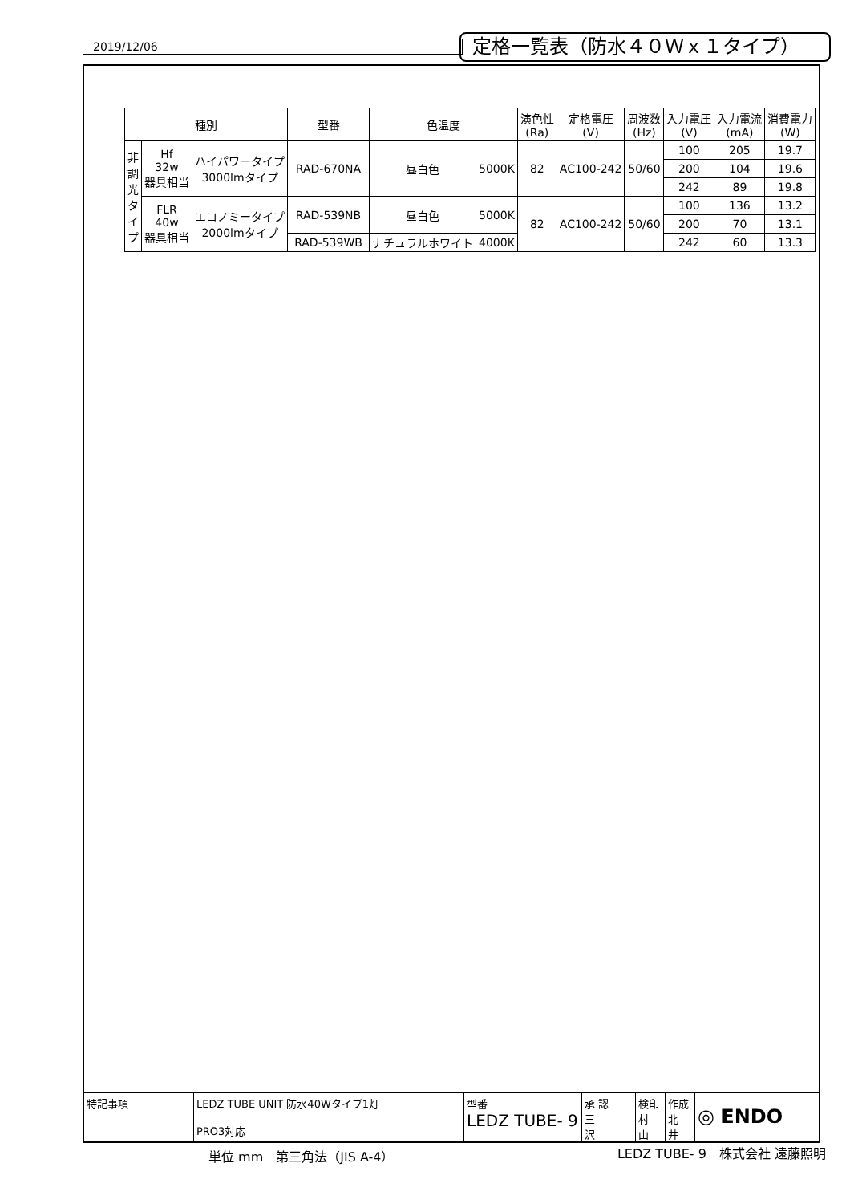2019/12/06 定格一覧表（防水４０Ｗｘ１タイプ）
| 種別 | | | 型番 | 色温度 | | 演色性 (Ra) | 定格電圧 (V) | 周波数 (Hz) | 入力電圧 (V) | 入力電流 (mA) | 消費電力 (W) |
| --- | --- | --- | --- | --- | --- | --- | --- | --- | --- | --- | --- |
| 非 調 光 タ イ プ | Hf 32w 器具相当 | ハイパワータイプ 3000lmタイプ | RAD-670NA | 昼白色 | 5000K | 82 | AC100-242 | 50/60 | 100 | 205 | 19.7 |
| | | | | | | | | | 200 | 104 | 19.6 |
| | | | | | | | | | 242 | 89 | 19.8 |
| | FLR 40w 器具相当 | エコノミータイプ 2000lmタイプ | RAD-539NB | 昼白色 | 5000K | 82 | AC100-242 | 50/60 | 100 | 136 | 13.2 |
| | | | | | | | | | 200 | 70 | 13.1 |
| | | | RAD-539WB | ナチュラルホワイト | 4000K | | | | 242 | 60 | 13.3 |
特記事項 LEDZ TUBE UNIT 防水40Wタイプ1灯
PRO3対応
型番
LEDZ TUBE- 9
承 認
三
沢
検印
村
山
作成
北
井
◎ ENDO
単位 mm　第三角法（JIS A-4） LEDZ TUBE- 9　株式会社 遠藤照明